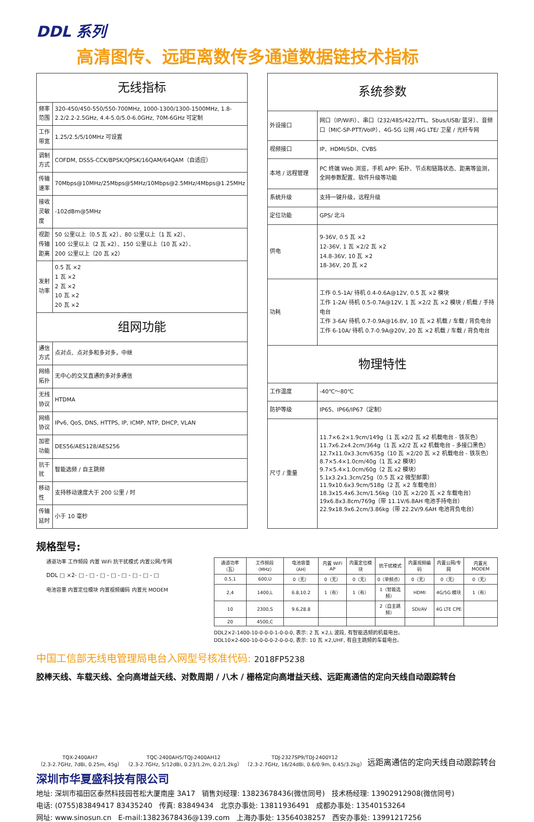DDL 系列
高清图传、远距离数传多通道数据链技术指标
| 无线指标 | |
| 频率范围 | 320-450/450-550/550-700MHz, 1000-1300/1300-1500MHz, 1.8-2.2/2.2-2.5GHz, 4.4-5.0/5.0-6.0GHz, 70M-6GHz 可定制 |
| 工作带宽 | 1.25/2.5/5/10MHz 可设置 |
| 调制方式 | COFDM, DSSS-CCK/BPSK/QPSK/16QAM/64QAM（自适应） |
| 传输速率 | 70Mbps@10MHz/25Mbps@5MHz/10Mbps@2.5MHz/4Mbps@1.25MHz |
| 接收灵敏度 | -102dBm@5MHz |
| 视距传输距离 | 50 公里以上（0.5 瓦 x2）、80 公里以上（1 瓦 x2）、 100 公里以上（2 瓦 x2）、150 公里以上（10 瓦 x2）、 200 公里以上（20 瓦 x2） |
| 发射功率 | 0.5 瓦 ×2 1 瓦 ×2 2 瓦 ×2 10 瓦 ×2 20 瓦 ×2 |
| 组网功能 | |
| 通信方式 | 点对点、点对多和多对多，中继 |
| 网络拓扑 | 无中心的交叉直通的多对多通信 |
| 无线协议 | HTDMA |
| 网络协议 | IPv6, QoS, DNS, HTTPS, IP, ICMP, NTP, DHCP, VLAN |
| 加密功能 | DES56/AES128/AES256 |
| 抗干扰 | 智能选频 / 自主跳频 |
| 移动性 | 支持移动速度大于 200 公里 / 时 |
| 传输延时 | 小于 10 毫秒 |
| 系统参数 | |
| 外设接口 | 网口（IP/WiFi）、串口（232/485/422/TTL、Sbus/USB/ 蓝牙）、音频口（MIC-SP-PTT/VoIP）、4G-5G 公网 /4G LTE/ 卫星 / 光纤专网 |
| 视频接口 | IP、HDMI/SDI、CVBS |
| 本地 / 远程管理 | PC 终端 Web 浏览，手机 APP: 拓扑、节点和链路状态、距离等监测，全网参数配置、软件升级等功能 |
| 系统升级 | 支持一键升级，远程升级 |
| 定位功能 | GPS/ 北斗 |
| 供电 | 9-36V, 0.5 瓦 ×2 12-36V, 1 瓦 ×2/2 瓦 ×2 14.8-36V, 10 瓦 ×2 18-36V, 20 瓦 ×2 |
| 功耗 | 工作 0.5-1A/ 待机 0.4-0.6A@12V, 0.5 瓦 ×2 模块 工作 1-2A/ 待机 0.5-0.7A@12V, 1 瓦 ×2/2 瓦 ×2 模块 / 机载 / 手持电台 工作 3-6A/ 待机 0.7-0.9A@16.8V, 10 瓦 ×2 机载 / 车载 / 背负电台 工作 6-10A/ 待机 0.7-0.9A@20V, 20 瓦 ×2 机载 / 车载 / 背负电台 |
| 物理特性 | |
| 工作温度 | -40℃～80℃ |
| 防护等级 | IP65、IP66/IP67（定制） |
| 尺寸 / 重量 | 11.7×6.2×1.9cm/149g（1 瓦 x2/2 瓦 x2 机载电台 - 铁灰色） 11.7x6.2x4.2cm/364g（1 瓦 x2/2 瓦 x2 机载电台 - 多接口黑色） 12.7x11.0x3.3cm/635g（10 瓦 ×2/20 瓦 ×2 机载电台 - 铁灰色） 8.7×5.4×1.0cm/40g（1 瓦 x2 模块） 9.7×5.4×1.0cm/60g（2 瓦 x2 模块） 5.1x3.2x1.3cm/25g（0.5 瓦 x2 微型邮票） 11.9x10.6x3.9cm/518g（2 瓦 ×2 车载电台） 18.3x15.4x6.3cm/1.56kg（10 瓦 ×2/20 瓦 ×2 车载电台） 19x6.8x3.8cm/769g（带 11.1V/6.8AH 电池手持电台） 22.9x18.9x6.2cm/3.86kg（带 22.2V/9.6AH 电池背负电台） |
规格型号:
通道功率 工作频段 内置 WiFi 抗干扰模式 内置公网/专网
DDL □ ×2- □ - □ - □ - □ - □ - □ - □ - □
电池容量 内置定位模块 内置视频编码 内置光 MODEM
| 通道功率（瓦） | 工作频段（MHz） | 电池容量（AH） | 内置 WiFi AP | 内置定位模块 | 抗干扰模式 | 内置视频编码 | 内置公网/专网 | 内置光 MODEM |
| --- | --- | --- | --- | --- | --- | --- | --- | --- |
| 0.5,1 | 600,U | 0（无） | 0（无） | 0（无） | 0（单频点） | 0（无） | 0（无） | 0（无） |
| 2,4 | 1400,L | 6.8,10.2 | 1（有） | 1（有） | 1（智能选频） | HDMI | 4G/5G 模块 | 1（有） |
| 10 | 2300,S | 9.6,28.8 | | | 2（自主跳频） | SDI/AV | 4G LTE CPE | |
| 20 | 4500,C | | | | | | | |
DDL2×2-1400-10-0-0-0-1-0-0-0, 表示: 2 瓦 ×2,L 波段, 有智能选频的机载电台。
DDL10×2-600-10-0-0-0-2-0-0-0, 表示: 10 瓦 ×2,UHF, 有自主跳频的车载电台。
中国工信部无线电管理局电台入网型号核准代码: 2018FP5238
胶棒天线、车载天线、全向高增益天线、对数周期 / 八木 / 栅格定向高增益天线、远距离通信的定向天线自动跟踪转台
TQX-2400AH7
（2.3-2.7GHz, 7dBi, 0.25m, 45g）
TQC-2400AH5/TQJ-2400AH12
（2.3-2.7GHz, 5/12dBi, 0.23/1.2m, 0.2/1.2kg）
TDJ-2327SP9/TDJ-2400Y12
（2.3-2.7GHz, 16/24dBi, 0.6/0.9m, 0.45/3.2kg）
远距离通信的定向天线自动跟踪转台
深圳市华夏盛科技有限公司
地址: 深圳市福田区泰然科技园苍松大厦南座 3A17 销售刘经理: 13823678436(微信同号) 技术杨经理: 13902912908(微信同号)
电话: (0755)83849417 83435240 传真: 83849434 北京办事处: 13811936491 成都办事处: 13540153264
网址: www.sinosun.cn E-mail:13823678436@139.com 上海办事处: 13564038257 西安办事处: 13991217256